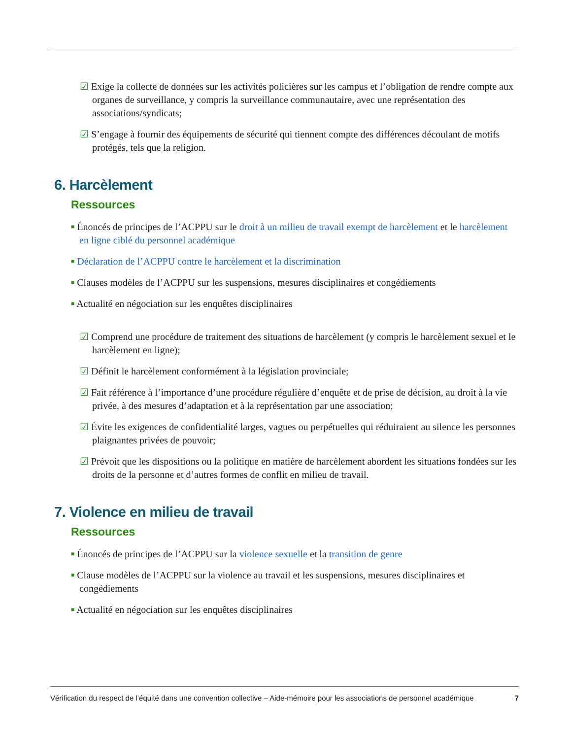☑ Exige la collecte de données sur les activités policières sur les campus et l’obligation de rendre compte aux organes de surveillance, y compris la surveillance communautaire, avec une représentation des associations/syndicats;
☑ S’engage à fournir des équipements de sécurité qui tiennent compte des différences découlant de motifs protégés, tels que la religion.
6. Harcèlement
Ressources
■ Énoncés de principes de l’ACPPU sur le droit à un milieu de travail exempt de harcèlement et le harcèlement en ligne ciblé du personnel académique
■ Déclaration de l’ACPPU contre le harcèlement et la discrimination
■ Clauses modèles de l’ACPPU sur les suspensions, mesures disciplinaires et congédiements
■ Actualité en négociation sur les enquêtes disciplinaires
☑ Comprend une procédure de traitement des situations de harcèlement (y compris le harcèlement sexuel et le harcèlement en ligne);
☑ Définit le harcèlement conformément à la législation provinciale;
☑ Fait référence à l’importance d’une procédure régulière d’enquête et de prise de décision, au droit à la vie privée, à des mesures d’adaptation et à la représentation par une association;
☑ Évite les exigences de confidentialité larges, vagues ou perpétuelles qui réduiraient au silence les personnes plaignantes privées de pouvoir;
☑ Prévoit que les dispositions ou la politique en matière de harcèlement abordent les situations fondées sur les droits de la personne et d’autres formes de conflit en milieu de travail.
7. Violence en milieu de travail
Ressources
■ Énoncés de principes de l’ACPPU sur la violence sexuelle et la transition de genre
■ Clause modèles de l’ACPPU sur la violence au travail et les suspensions, mesures disciplinaires et congédiements
■ Actualité en négociation sur les enquêtes disciplinaires
Vérification du respect de l’équité dans une convention collective – Aide-mémoire pour les associations de personnel académique 7